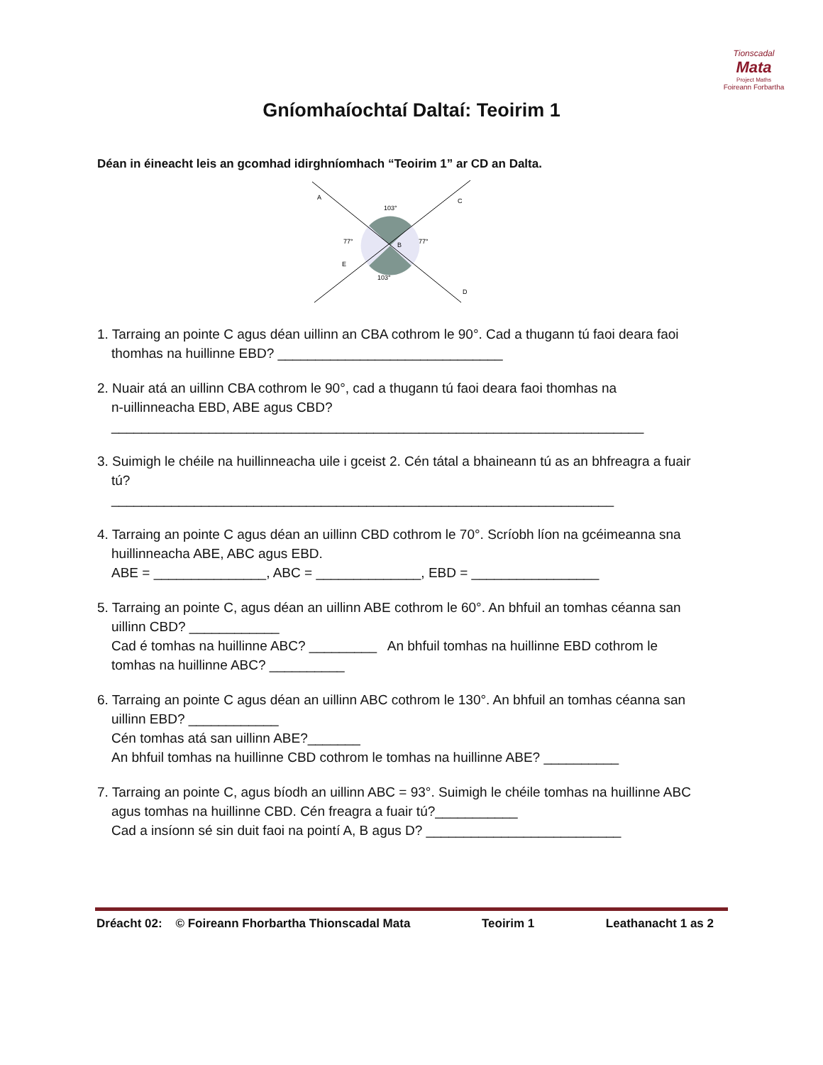Tionscadal
Mata
Project Maths
Foireann Forbartha
Gníomhaíochtaí Daltaí: Teoirim 1
Déan in éineacht leis an gcomhad idirghníomhach “Teoirim 1” ar CD an Dalta.
A
C
103°
77°
77°
B
E
103°
D
1. Tarraing an pointe C agus déan uillinn an CBA cothrom le 90°. Cad a thugann tú faoi deara faoi
thomhas na huillinne EBD? ______________________________
2. Nuair atá an uillinn CBA cothrom le 90°, cad a thugann tú faoi deara faoi thomhas na
n-uillinneacha EBD, ABE agus CBD?
_______________________________________________________________________
3. Suimigh le chéile na huillinneacha uile i gceist 2. Cén tátal a bhaineann tú as an bhfreagra a fuair
tú?
___________________________________________________________________
4. Tarraing an pointe C agus déan an uillinn CBD cothrom le 70°. Scríobh líon na gcéimeanna sna
huillinneacha ABE, ABC agus EBD.
ABE = _______________, ABC = ______________, EBD = _________________
5. Tarraing an pointe C, agus déan an uillinn ABE cothrom le 60°. An bhfuil an tomhas céanna san
uillinn CBD? ____________
Cad é tomhas na huillinne ABC? _________ An bhfuil tomhas na huillinne EBD cothrom le
tomhas na huillinne ABC? __________
6. Tarraing an pointe C agus déan an uillinn ABC cothrom le 130°. An bhfuil an tomhas céanna san
uillinn EBD? ____________
Cén tomhas atá san uillinn ABE?_______
An bhfuil tomhas na huillinne CBD cothrom le tomhas na huillinne ABE? __________
7. Tarraing an pointe C, agus bíodh an uillinn ABC = 93°. Suimigh le chéile tomhas na huillinne ABC
agus tomhas na huillinne CBD. Cén freagra a fuair tú?___________
Cad a insíonn sé sin duit faoi na pointí A, B agus D? __________________________
Dréacht 02: © Foireann Fhorbartha Thionscadal Mata Teoirim 1 Leathanacht 1 as 2